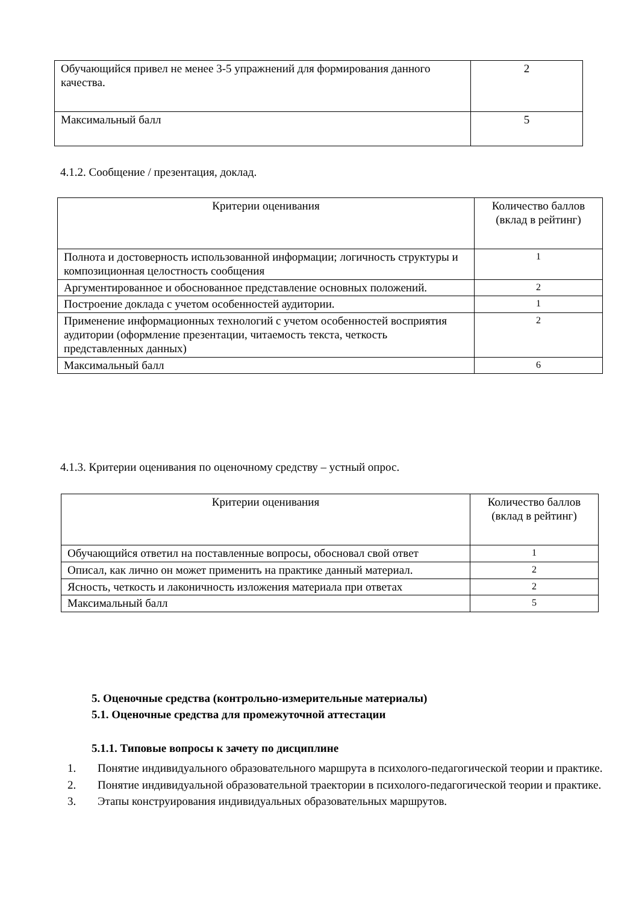| Обучающийся привел не менее 3-5 упражнений для формирования данного качества. | 2 |
| Максимальный балл | 5 |
4.1.2. Сообщение / презентация, доклад.
| Критерии оценивания | Количество баллов (вклад в рейтинг) |
| Полнота и достоверность использованной информации; логичность структуры и композиционная целостность сообщения | 1 |
| Аргументированное и обоснованное представление основных положений. | 2 |
| Построение доклада с учетом особенностей аудитории. | 1 |
| Применение информационных технологий с учетом особенностей восприятия аудитории (оформление презентации, читаемость текста, четкость представленных данных) | 2 |
| Максимальный балл | 6 |
4.1.3. Критерии оценивания по оценочному средству – устный опрос.
| Критерии оценивания | Количество баллов (вклад в рейтинг) |
| Обучающийся ответил на поставленные вопросы, обосновал свой ответ | 1 |
| Описал, как лично он может применить на практике данный материал. | 2 |
| Ясность, четкость и лаконичность изложения материала при ответах | 2 |
| Максимальный балл | 5 |
5. Оценочные средства (контрольно-измерительные материалы)
5.1. Оценочные средства для промежуточной аттестации
5.1.1. Типовые вопросы к зачету по дисциплине
1. Понятие индивидуального образовательного маршрута в психолого-педагогической теории и практике.
2. Понятие индивидуальной образовательной траектории в психолого-педагогической теории и практике.
3. Этапы конструирования индивидуальных образовательных маршрутов.